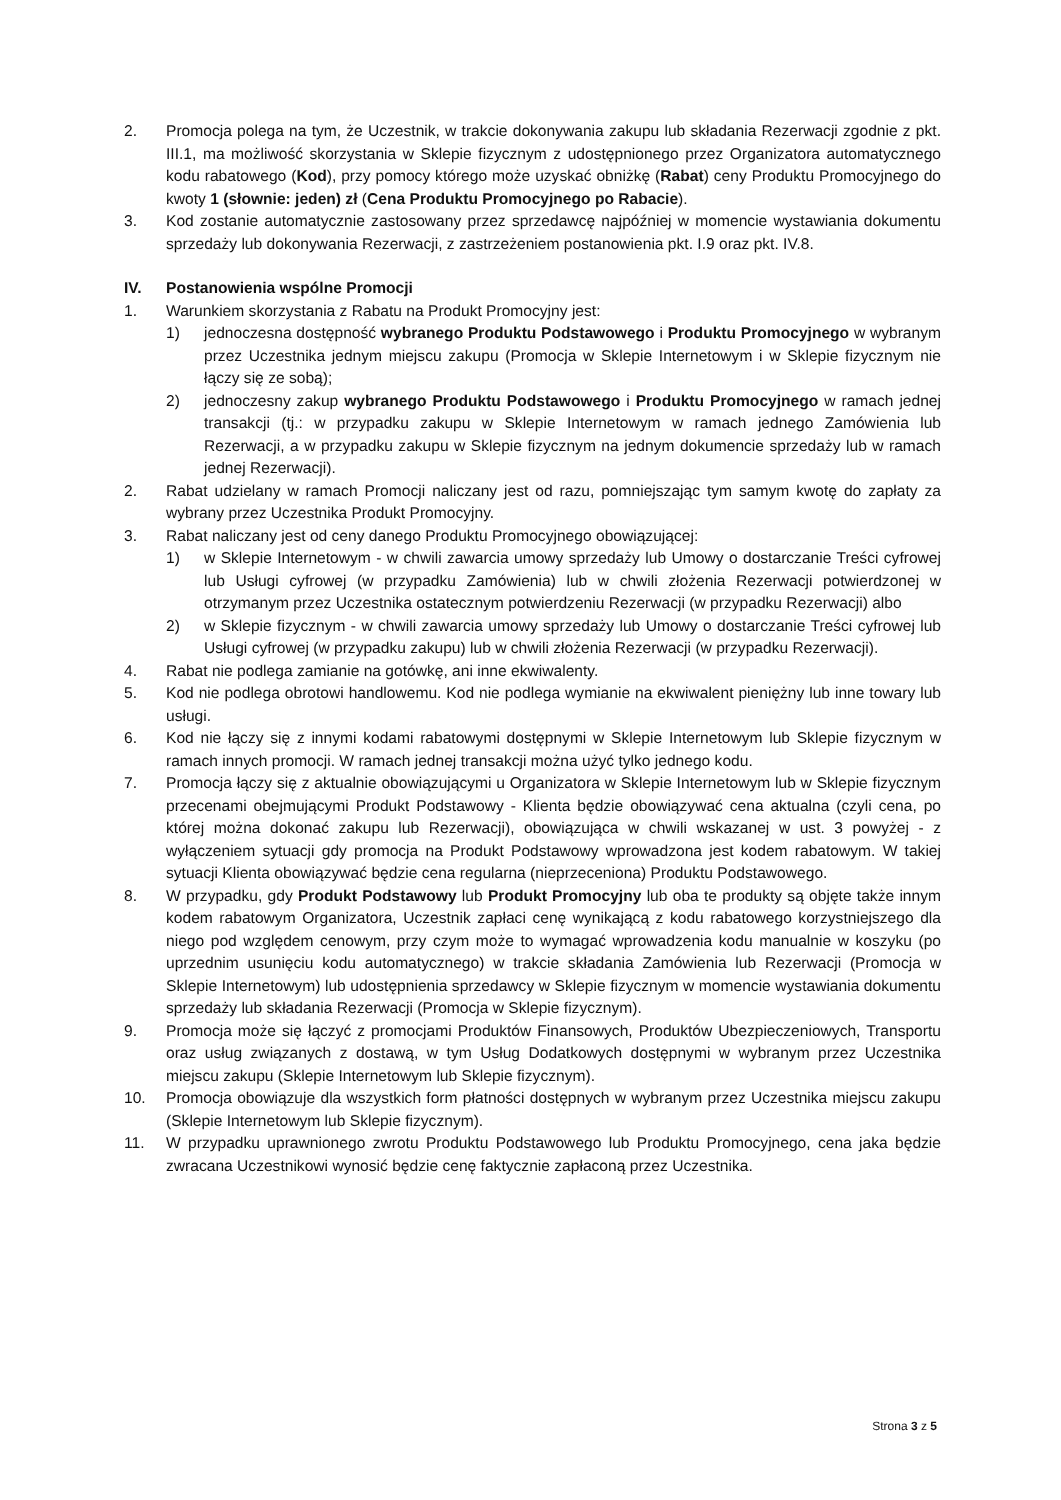2. Promocja polega na tym, że Uczestnik, w trakcie dokonywania zakupu lub składania Rezerwacji zgodnie z pkt. III.1, ma możliwość skorzystania w Sklepie fizycznym z udostępnionego przez Organizatora automatycznego kodu rabatowego (Kod), przy pomocy którego może uzyskać obniżkę (Rabat) ceny Produktu Promocyjnego do kwoty 1 (słownie: jeden) zł (Cena Produktu Promocyjnego po Rabacie).
3. Kod zostanie automatycznie zastosowany przez sprzedawcę najpóźniej w momencie wystawiania dokumentu sprzedaży lub dokonywania Rezerwacji, z zastrzeżeniem postanowienia pkt. I.9 oraz pkt. IV.8.
IV. Postanowienia wspólne Promocji
1. Warunkiem skorzystania z Rabatu na Produkt Promocyjny jest:
1) jednoczesna dostępność wybranego Produktu Podstawowego i Produktu Promocyjnego w wybranym przez Uczestnika jednym miejscu zakupu (Promocja w Sklepie Internetowym i w Sklepie fizycznym nie łączy się ze sobą);
2) jednoczesny zakup wybranego Produktu Podstawowego i Produktu Promocyjnego w ramach jednej transakcji (tj.: w przypadku zakupu w Sklepie Internetowym w ramach jednego Zamówienia lub Rezerwacji, a w przypadku zakupu w Sklepie fizycznym na jednym dokumencie sprzedaży lub w ramach jednej Rezerwacji).
2. Rabat udzielany w ramach Promocji naliczany jest od razu, pomniejszając tym samym kwotę do zapłaty za wybrany przez Uczestnika Produkt Promocyjny.
3. Rabat naliczany jest od ceny danego Produktu Promocyjnego obowiązującej:
1) w Sklepie Internetowym - w chwili zawarcia umowy sprzedaży lub Umowy o dostarczanie Treści cyfrowej lub Usługi cyfrowej (w przypadku Zamówienia) lub w chwili złożenia Rezerwacji potwierdzonej w otrzymanym przez Uczestnika ostatecznym potwierdzeniu Rezerwacji (w przypadku Rezerwacji) albo
2) w Sklepie fizycznym - w chwili zawarcia umowy sprzedaży lub Umowy o dostarczanie Treści cyfrowej lub Usługi cyfrowej (w przypadku zakupu) lub w chwili złożenia Rezerwacji (w przypadku Rezerwacji).
4. Rabat nie podlega zamianie na gotówkę, ani inne ekwiwalenty.
5. Kod nie podlega obrotowi handlowemu. Kod nie podlega wymianie na ekwiwalent pieniężny lub inne towary lub usługi.
6. Kod nie łączy się z innymi kodami rabatowymi dostępnymi w Sklepie Internetowym lub Sklepie fizycznym w ramach innych promocji. W ramach jednej transakcji można użyć tylko jednego kodu.
7. Promocja łączy się z aktualnie obowiązującymi u Organizatora w Sklepie Internetowym lub w Sklepie fizycznym przecenami obejmującymi Produkt Podstawowy - Klienta będzie obowiązywać cena aktualna (czyli cena, po której można dokonać zakupu lub Rezerwacji), obowiązująca w chwili wskazanej w ust. 3 powyżej - z wyłączeniem sytuacji gdy promocja na Produkt Podstawowy wprowadzona jest kodem rabatowym. W takiej sytuacji Klienta obowiązywać będzie cena regularna (nieprzeceniona) Produktu Podstawowego.
8. W przypadku, gdy Produkt Podstawowy lub Produkt Promocyjny lub oba te produkty są objęte także innym kodem rabatowym Organizatora, Uczestnik zapłaci cenę wynikającą z kodu rabatowego korzystniejszego dla niego pod względem cenowym, przy czym może to wymagać wprowadzenia kodu manualnie w koszyku (po uprzednim usunięciu kodu automatycznego) w trakcie składania Zamówienia lub Rezerwacji (Promocja w Sklepie Internetowym) lub udostępnienia sprzedawcy w Sklepie fizycznym w momencie wystawiania dokumentu sprzedaży lub składania Rezerwacji (Promocja w Sklepie fizycznym).
9. Promocja może się łączyć z promocjami Produktów Finansowych, Produktów Ubezpieczeniowych, Transportu oraz usług związanych z dostawą, w tym Usług Dodatkowych dostępnymi w wybranym przez Uczestnika miejscu zakupu (Sklepie Internetowym lub Sklepie fizycznym).
10. Promocja obowiązuje dla wszystkich form płatności dostępnych w wybranym przez Uczestnika miejscu zakupu (Sklepie Internetowym lub Sklepie fizycznym).
11. W przypadku uprawnionego zwrotu Produktu Podstawowego lub Produktu Promocyjnego, cena jaka będzie zwracana Uczestnikowi wynosić będzie cenę faktycznie zapłaconą przez Uczestnika.
Strona 3 z 5